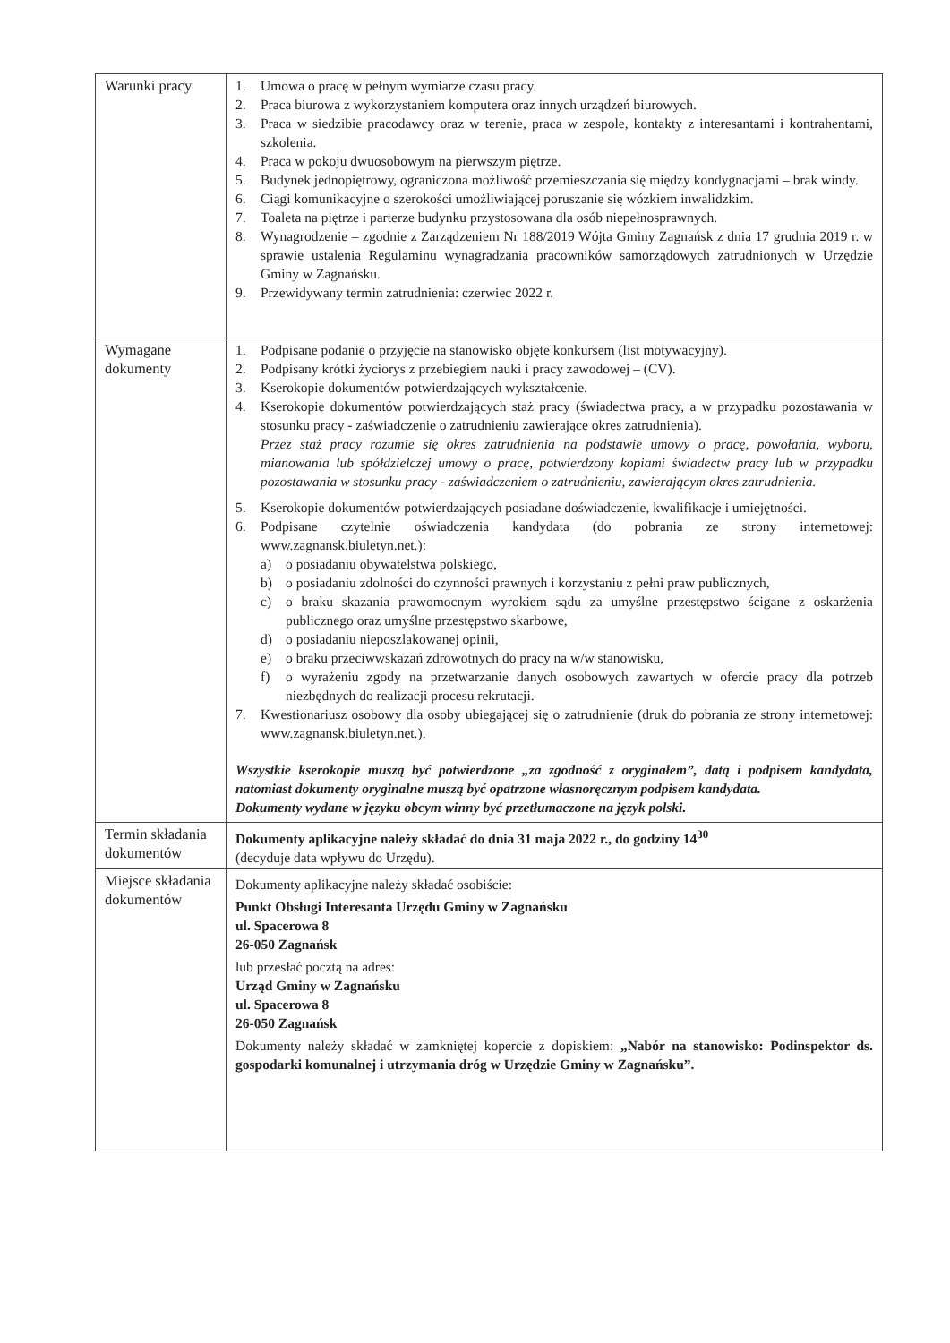| Warunki pracy | 1. Umowa o pracę w pełnym wymiarze czasu pracy. 2. Praca biurowa z wykorzystaniem komputera oraz innych urządzeń biurowych. 3. Praca w siedzibie pracodawcy oraz w terenie, praca w zespole, kontakty z interesantami i kontrahentami, szkolenia. 4. Praca w pokoju dwuosobowym na pierwszym piętrze. 5. Budynek jednopiętrowy, ograniczona możliwość przemieszczania się między kondygnacjami – brak windy. 6. Ciągi komunikacyjne o szerokości umożliwiającej poruszanie się wózkiem inwalidzkim. 7. Toaleta na piętrze i parterze budynku przystosowana dla osób niepełnosprawnych. 8. Wynagrodzenie – zgodnie z Zarządzeniem Nr 188/2019 Wójta Gminy Zagnańsk z dnia 17 grudnia 2019 r. w sprawie ustalenia Regulaminu wynagradzania pracowników samorządowych zatrudnionych w Urzędzie Gminy w Zagnańsku. 9. Przewidywany termin zatrudnienia: czerwiec 2022 r. |
| Wymagane dokumenty | 1. Podpisane podanie o przyjęcie na stanowisko objęte konkursem (list motywacyjny). 2. Podpisany krótki życiorys z przebiegiem nauki i pracy zawodowej – (CV). 3. Kserokopie dokumentów potwierdzających wykształcenie. 4. Kserokopie dokumentów potwierdzających staż pracy (świadectwa pracy, a w przypadku pozostawania w stosunku pracy - zaświadczenie o zatrudnieniu zawierające okres zatrudnienia). Przez staż pracy rozumie się okres zatrudnienia na podstawie umowy o pracę, powołania, wyboru, mianowania lub spółdzielczej umowy o pracę, potwierdzony kopiami świadectw pracy lub w przypadku pozostawania w stosunku pracy - zaświadczeniem o zatrudnieniu, zawierającym okres zatrudnienia. 5. Kserokopie dokumentów potwierdzających posiadane doświadczenie, kwalifikacje i umiejętności. 6. Podpisane czytelnie oświadczenia kandydata (do pobrania ze strony internetowej: www.zagnansk.biuletyn.net.): a) o posiadaniu obywatelstwa polskiego, b) o posiadaniu zdolności do czynności prawnych i korzystaniu z pełni praw publicznych, c) o braku skazania prawomocnym wyrokiem sądu za umyślne przestępstwo ścigane z oskarżenia publicznego oraz umyślne przestępstwo skarbowe, d) o posiadaniu nieposzlakowanej opinii, e) o braku przeciwwskazań zdrowotnych do pracy na w/w stanowisku, f) o wyrażeniu zgody na przetwarzanie danych osobowych zawartych w ofercie pracy dla potrzeb niezbędnych do realizacji procesu rekrutacji. 7. Kwestionariusz osobowy dla osoby ubiegającej się o zatrudnienie (druk do pobrania ze strony internetowej: www.zagnansk.biuletyn.net.). Wszystkie kserokopie muszą być potwierdzone „za zgodność z oryginałem”, datą i podpisem kandydata, natomiast dokumenty oryginalne muszą być opatrzone własnoręcznym podpisem kandydata. Dokumenty wydane w języku obcym winny być przetłumaczone na język polski. |
| Termin składania dokumentów | Dokumenty aplikacyjne należy składać do dnia 31 maja 2022 r., do godziny 14<sup>30</sup> (decyduje data wpływu do Urzędu). |
| Miejsce składania dokumentów | Dokumenty aplikacyjne należy składać osobiście: Punkt Obsługi Interesanta Urzędu Gminy w Zagnańsku ul. Spacerowa 8 26-050 Zagnańsk lub przesłać pocztą na adres: Urząd Gminy w Zagnańsku ul. Spacerowa 8 26-050 Zagnańsk Dokumenty należy składać w zamkniętej kopercie z dopiskiem: „Nabór na stanowisko: Podinspektor ds. gospodarki komunalnej i utrzymania dróg w Urzędzie Gminy w Zagnańsku”. |